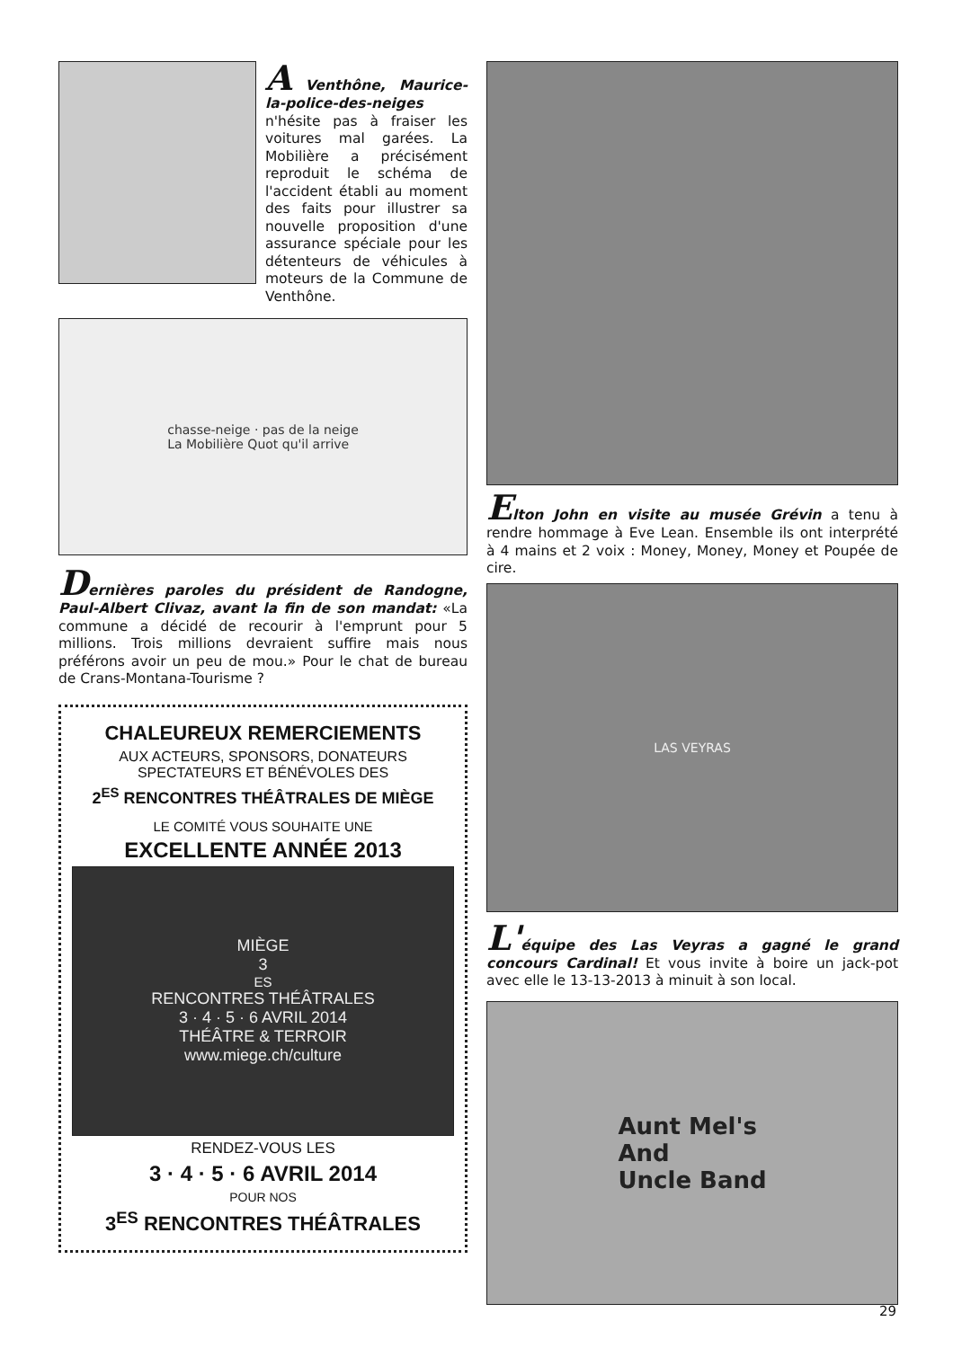A Venthône, Maurice-la-police-des-neiges n'hésite pas à fraiser les voitures mal garées. La Mobilière a précisément reproduit le schéma de l'accident établi au moment des faits pour illustrer sa nouvelle proposition d'une assurance spéciale pour les détenteurs de véhicules à moteurs de la Commune de Venthône.
chasse-neige · pas de la neige
La Mobilière Quot qu'il arrive
Dernières paroles du président de Randogne, Paul-Albert Clivaz, avant la fin de son mandat: «La commune a décidé de recourir à l'emprunt pour 5 millions. Trois millions devraient suffire mais nous préférons avoir un peu de mou.» Pour le chat de bureau de Crans-Montana-Tourisme ?
CHALEUREUX REMERCIEMENTS
AUX ACTEURS, SPONSORS, DONATEURS
SPECTATEURS ET BÉNÉVOLES DES
2<sup>ES</sup> RENCONTRES THÉÂTRALES DE MIÈGE
LE COMITÉ VOUS SOUHAITE UNE
EXCELLENTE ANNÉE 2013
MIÈGE
3<sup>ES</sup> RENCONTRES THÉÂTRALES
3 · 4 · 5 · 6 AVRIL 2014
THÉÂTRE & TERROIR
www.miege.ch/culture
RENDEZ-VOUS LES
3 · 4 · 5 · 6 AVRIL 2014
POUR NOS
3<sup>ES</sup> RENCONTRES THÉÂTRALES
Elton John en visite au musée Grévin a tenu à rendre hommage à Eve Lean. Ensemble ils ont interprété à 4 mains et 2 voix : Money, Money, Money et Poupée de cire.
LAS VEYRAS
L'équipe des Las Veyras a gagné le grand concours Cardinal! Et vous invite à boire un jack-pot avec elle le 13-13-2013 à minuit à son local.
Aunt Mel's
And
Uncle Band
29